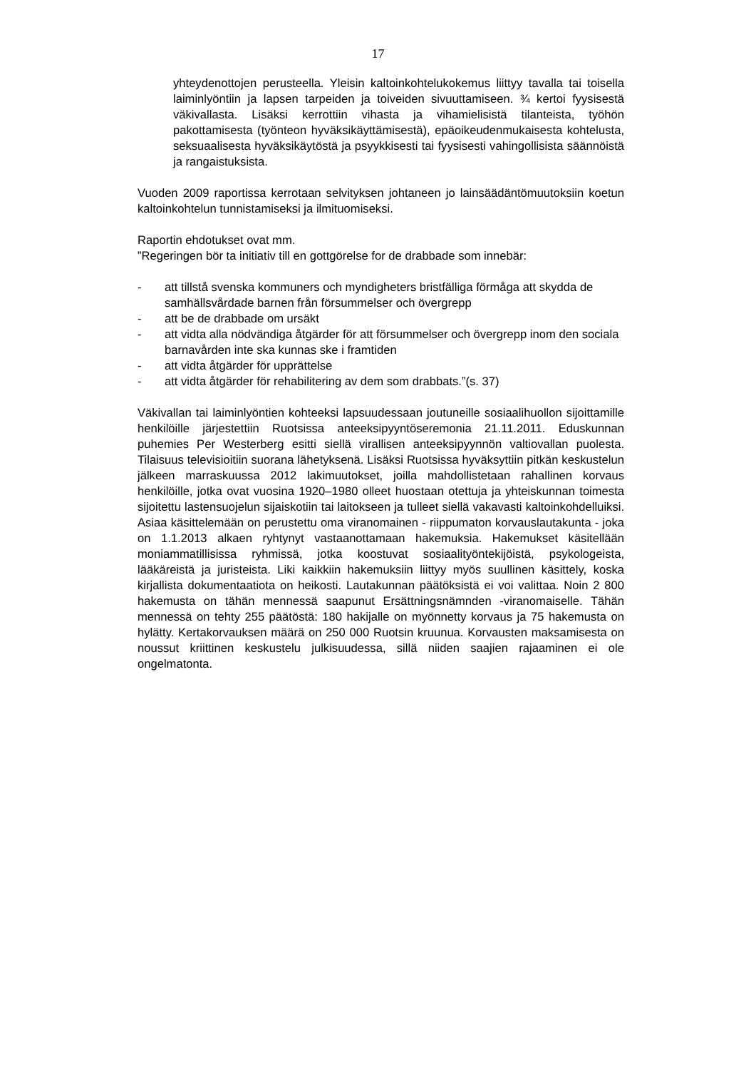17
yhteydenottojen perusteella. Yleisin kaltoinkohtelukokemus liittyy tavalla tai toisella laiminlyöntiin ja lapsen tarpeiden ja toiveiden sivuuttamiseen. ¾ kertoi fyysisestä väkivallasta. Lisäksi kerrottiin vihasta ja vihamielisistä tilanteista, työhön pakottamisesta (työnteon hyväksikäyttämisestä), epäoikeudenmukaisesta kohtelusta, seksuaalisesta hyväksikäytöstä ja psyykkisesti tai fyysisesti vahingollisista säännöistä ja rangaistuksista.
Vuoden 2009 raportissa kerrotaan selvityksen johtaneen jo lainsäädäntömuutoksiin koetun kaltoinkohtelun tunnistamiseksi ja ilmituomiseksi.
Raportin ehdotukset ovat mm.
”Regeringen bör ta initiativ till en gottgörelse for de drabbade som innebär:
- att tillstå svenska kommuners och myndigheters bristfälliga förmåga att skydda de samhällsvårdade barnen från försummelser och övergrepp
- att be de drabbade om ursäkt
- att vidta alla nödvändiga åtgärder för att försummelser och övergrepp inom den sociala barnavården inte ska kunnas ske i framtiden
- att vidta åtgärder för upprättelse
- att vidta åtgärder för rehabilitering av dem som drabbats.”(s. 37)
Väkivallan tai laiminlyöntien kohteeksi lapsuudessaan joutuneille sosiaalihuollon sijoittamille henkilöille järjestettiin Ruotsissa anteeksipyyntöseremonia 21.11.2011. Eduskunnan puhemies Per Westerberg esitti siellä virallisen anteeksipyynnön valtiovallan puolesta. Tilaisuus televisioitiin suorana lähetyksenä. Lisäksi Ruotsissa hyväksyttiin pitkän keskustelun jälkeen marraskuussa 2012 lakimuutokset, joilla mahdollistetaan rahallinen korvaus henkilöille, jotka ovat vuosina 1920–1980 olleet huostaan otettuja ja yhteiskunnan toimesta sijoitettu lastensuojelun sijaiskotiin tai laitokseen ja tulleet siellä vakavasti kaltoinkohdelluiksi. Asiaa käsittelemään on perustettu oma viranomainen - riippumaton korvauslautakunta - joka on 1.1.2013 alkaen ryhtynyt vastaanottamaan hakemuksia. Hakemukset käsitellään moniammatillisissa ryhmissä, jotka koostuvat sosiaalityöntekijöistä, psykologeista, lääkäreistä ja juristeista. Liki kaikkiin hakemuksiin liittyy myös suullinen käsittely, koska kirjallista dokumentaatiota on heikosti. Lautakunnan päätöksistä ei voi valittaa. Noin 2 800 hakemusta on tähän mennessä saapunut Ersättningsnämnden -viranomaiselle. Tähän mennessä on tehty 255 päätöstä: 180 hakijalle on myönnetty korvaus ja 75 hakemusta on hylätty. Kertakorvauksen määrä on 250 000 Ruotsin kruunua. Korvausten maksamisesta on noussut kriittinen keskustelu julkisuudessa, sillä niiden saajien rajaaminen ei ole ongelmatonta.